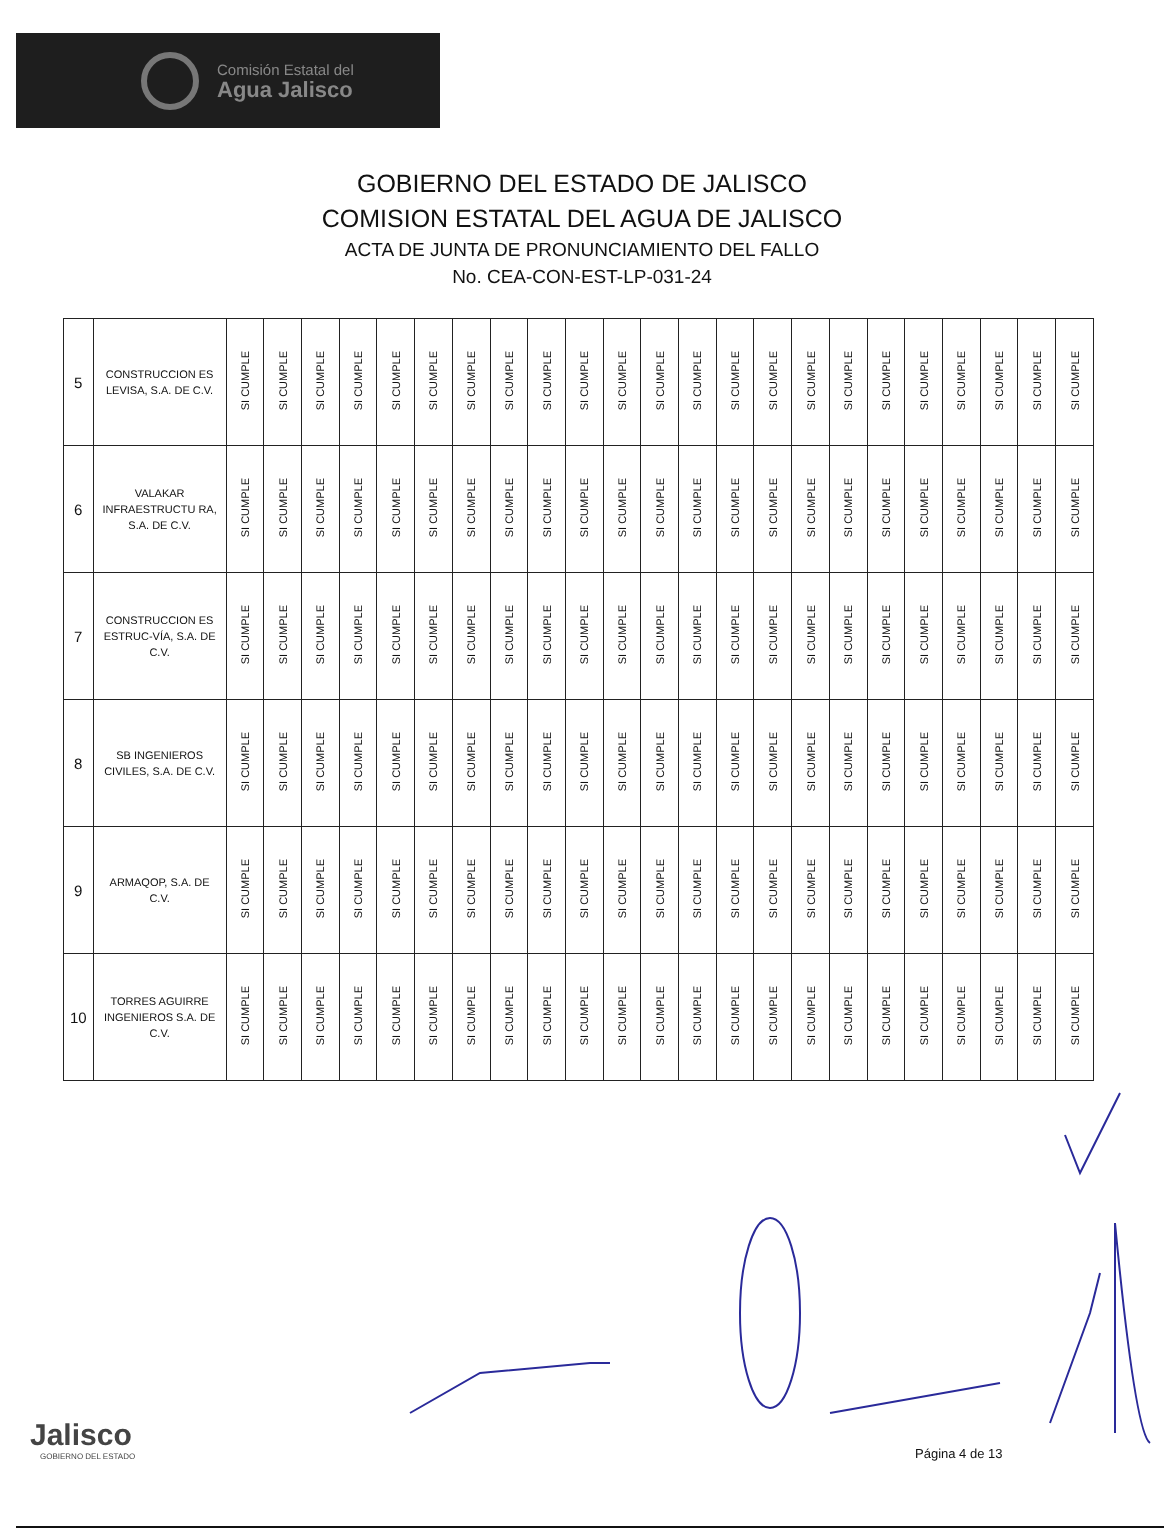Comisión Estatal del
Agua Jalisco
GOBIERNO DEL ESTADO DE JALISCO
COMISION ESTATAL DEL AGUA DE JALISCO
ACTA DE JUNTA DE PRONUNCIAMIENTO DEL FALLO
No. CEA-CON-EST-LP-031-24
| 5 | CONSTRUCCION ES LEVISA, S.A. DE C.V. | SI CUMPLE | SI CUMPLE | SI CUMPLE | SI CUMPLE | SI CUMPLE | SI CUMPLE | SI CUMPLE | SI CUMPLE | SI CUMPLE | SI CUMPLE | SI CUMPLE | SI CUMPLE | SI CUMPLE | SI CUMPLE | SI CUMPLE | SI CUMPLE | SI CUMPLE | SI CUMPLE | SI CUMPLE | SI CUMPLE | SI CUMPLE | SI CUMPLE | SI CUMPLE |
| 6 | VALAKAR INFRAESTRUCTU RA, S.A. DE C.V. | SI CUMPLE | SI CUMPLE | SI CUMPLE | SI CUMPLE | SI CUMPLE | SI CUMPLE | SI CUMPLE | SI CUMPLE | SI CUMPLE | SI CUMPLE | SI CUMPLE | SI CUMPLE | SI CUMPLE | SI CUMPLE | SI CUMPLE | SI CUMPLE | SI CUMPLE | SI CUMPLE | SI CUMPLE | SI CUMPLE | SI CUMPLE | SI CUMPLE | SI CUMPLE |
| 7 | CONSTRUCCION ES ESTRUC-VÍA, S.A. DE C.V. | SI CUMPLE | SI CUMPLE | SI CUMPLE | SI CUMPLE | SI CUMPLE | SI CUMPLE | SI CUMPLE | SI CUMPLE | SI CUMPLE | SI CUMPLE | SI CUMPLE | SI CUMPLE | SI CUMPLE | SI CUMPLE | SI CUMPLE | SI CUMPLE | SI CUMPLE | SI CUMPLE | SI CUMPLE | SI CUMPLE | SI CUMPLE | SI CUMPLE | SI CUMPLE |
| 8 | SB INGENIEROS CIVILES, S.A. DE C.V. | SI CUMPLE | SI CUMPLE | SI CUMPLE | SI CUMPLE | SI CUMPLE | SI CUMPLE | SI CUMPLE | SI CUMPLE | SI CUMPLE | SI CUMPLE | SI CUMPLE | SI CUMPLE | SI CUMPLE | SI CUMPLE | SI CUMPLE | SI CUMPLE | SI CUMPLE | SI CUMPLE | SI CUMPLE | SI CUMPLE | SI CUMPLE | SI CUMPLE | SI CUMPLE |
| 9 | ARMAQOP, S.A. DE C.V. | SI CUMPLE | SI CUMPLE | SI CUMPLE | SI CUMPLE | SI CUMPLE | SI CUMPLE | SI CUMPLE | SI CUMPLE | SI CUMPLE | SI CUMPLE | SI CUMPLE | SI CUMPLE | SI CUMPLE | SI CUMPLE | SI CUMPLE | SI CUMPLE | SI CUMPLE | SI CUMPLE | SI CUMPLE | SI CUMPLE | SI CUMPLE | SI CUMPLE | SI CUMPLE |
| 10 | TORRES AGUIRRE INGENIEROS S.A. DE C.V. | SI CUMPLE | SI CUMPLE | SI CUMPLE | SI CUMPLE | SI CUMPLE | SI CUMPLE | SI CUMPLE | SI CUMPLE | SI CUMPLE | SI CUMPLE | SI CUMPLE | SI CUMPLE | SI CUMPLE | SI CUMPLE | SI CUMPLE | SI CUMPLE | SI CUMPLE | SI CUMPLE | SI CUMPLE | SI CUMPLE | SI CUMPLE | SI CUMPLE | SI CUMPLE |
Jalisco
GOBIERNO DEL ESTADO
Página 4 de 13